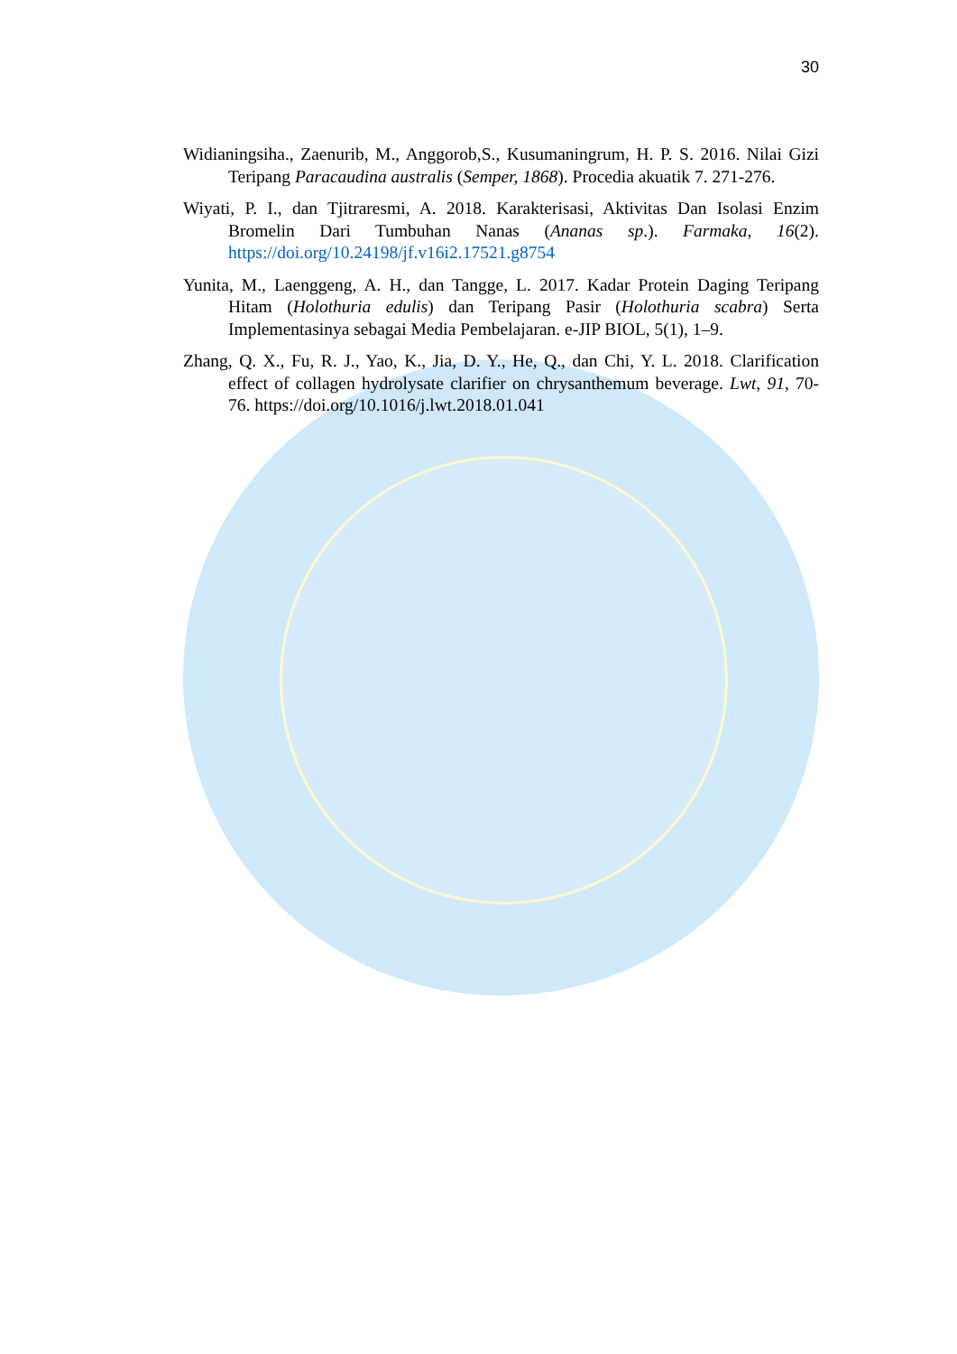30
Widianingsiha., Zaenurib, M., Anggorob,S., Kusumaningrum, H. P. S. 2016. Nilai Gizi Teripang Paracaudina australis (Semper, 1868). Procedia akuatik 7. 271-276.
Wiyati, P. I., dan Tjitraresmi, A. 2018. Karakterisasi, Aktivitas Dan Isolasi Enzim Bromelin Dari Tumbuhan Nanas (Ananas sp.). Farmaka, 16(2). https://doi.org/10.24198/jf.v16i2.17521.g8754
Yunita, M., Laenggeng, A. H., dan Tangge, L. 2017. Kadar Protein Daging Teripang Hitam (Holothuria edulis) dan Teripang Pasir (Holothuria scabra) Serta Implementasinya sebagai Media Pembelajaran. e-JIP BIOL, 5(1), 1–9.
Zhang, Q. X., Fu, R. J., Yao, K., Jia, D. Y., He, Q., dan Chi, Y. L. 2018. Clarification effect of collagen hydrolysate clarifier on chrysanthemum beverage. Lwt, 91, 70-76. https://doi.org/10.1016/j.lwt.2018.01.041